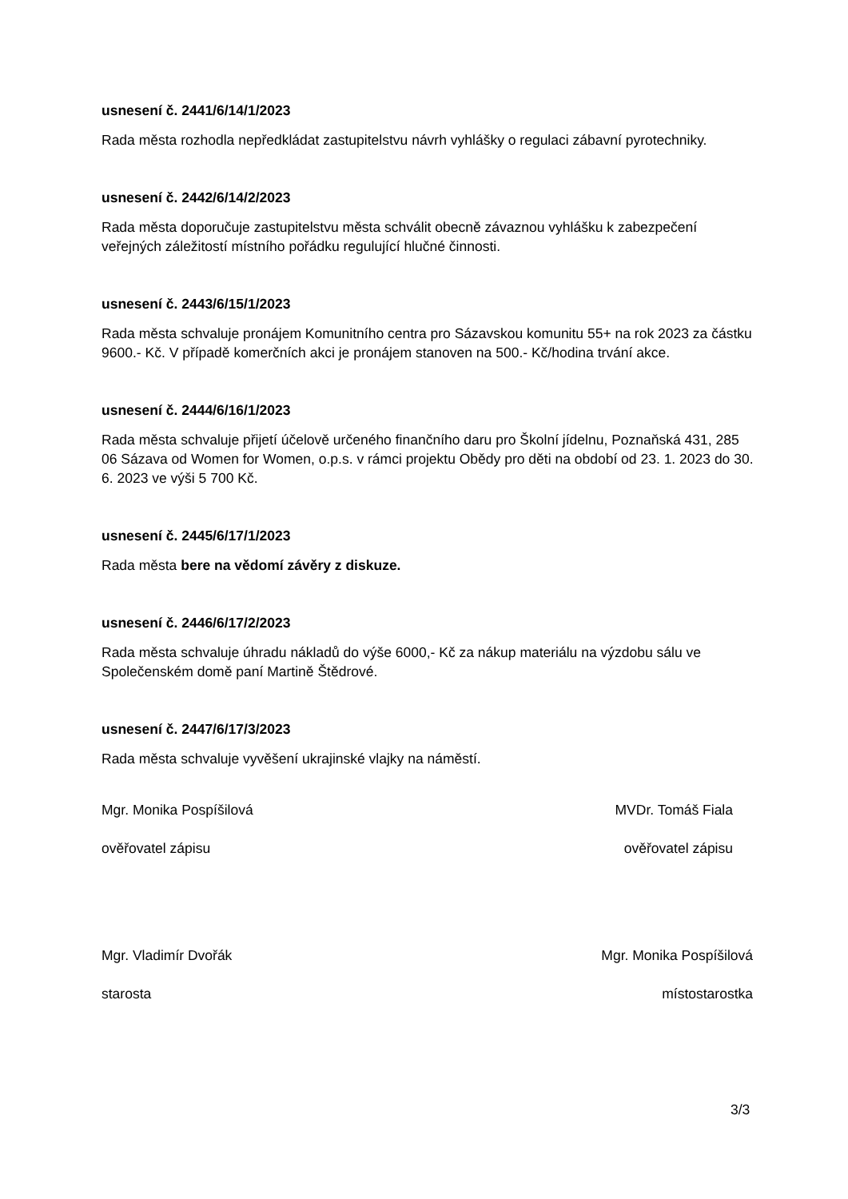usnesení č. 2441/6/14/1/2023
Rada města rozhodla nepředkládat zastupitelstvu návrh vyhlášky o regulaci zábavní pyrotechniky.
usnesení č. 2442/6/14/2/2023
Rada města doporučuje zastupitelstvu města schválit obecně závaznou vyhlášku k zabezpečení veřejných záležitostí místního pořádku regulující hlučné činnosti.
usnesení č. 2443/6/15/1/2023
Rada města schvaluje pronájem Komunitního centra pro Sázavskou komunitu 55+ na rok 2023 za částku 9600.- Kč. V případě komerčních akci je pronájem stanoven na 500.- Kč/hodina trvání akce.
usnesení č. 2444/6/16/1/2023
Rada města schvaluje přijetí účelově určeného finančního daru pro Školní jídelnu, Poznaňská 431, 285 06 Sázava od Women for Women, o.p.s. v rámci projektu Obědy pro děti na období od 23. 1. 2023 do 30. 6. 2023 ve výši 5 700 Kč.
usnesení č. 2445/6/17/1/2023
Rada města bere na vědomí závěry z diskuze.
usnesení č. 2446/6/17/2/2023
Rada města schvaluje úhradu nákladů do výše 6000,- Kč za nákup materiálu na výzdobu sálu ve Společenském domě paní Martině Štědrové.
usnesení č. 2447/6/17/3/2023
Rada města schvaluje vyvěšení ukrajinské vlajky na náměstí.
Mgr. Monika Pospíšilová
ověřovatel zápisu
MVDr. Tomáš Fiala
ověřovatel zápisu
Mgr. Vladimír Dvořák
starosta
Mgr. Monika Pospíšilová
místostarostka
3/3